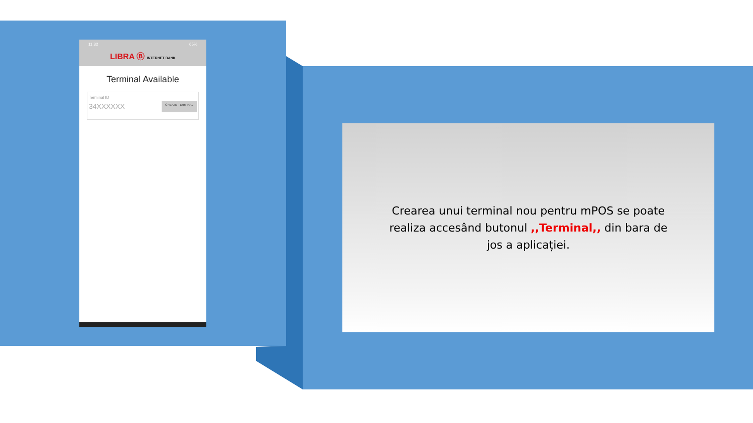11:32 65%
LIBRA Ⓑ INTERNET BANK
Terminal Available
Terminal ID
34XXXXXX
CREATE TERMINAL
Crearea unui terminal nou pentru mPOS se poate realiza accesând butonul ,,Terminal,, din bara de jos a aplicației.